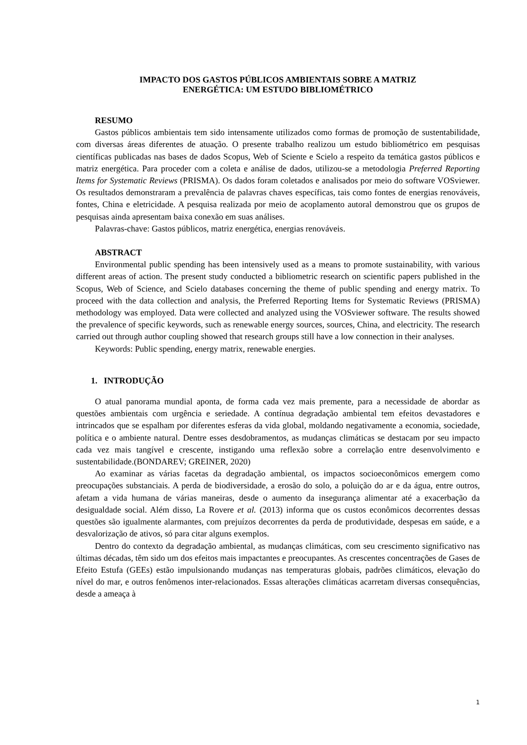IMPACTO DOS GASTOS PÚBLICOS AMBIENTAIS SOBRE A MATRIZ
ENERGÉTICA: UM ESTUDO BIBLIOMÉTRICO
RESUMO
Gastos públicos ambientais tem sido intensamente utilizados como formas de promoção de sustentabilidade, com diversas áreas diferentes de atuação. O presente trabalho realizou um estudo bibliométrico em pesquisas científicas publicadas nas bases de dados Scopus, Web of Sciente e Scielo a respeito da temática gastos públicos e matriz energética. Para proceder com a coleta e análise de dados, utilizou-se a metodologia Preferred Reporting Items for Systematic Reviews (PRISMA). Os dados foram coletados e analisados por meio do software VOSviewer. Os resultados demonstraram a prevalência de palavras chaves específicas, tais como fontes de energias renováveis, fontes, China e eletricidade. A pesquisa realizada por meio de acoplamento autoral demonstrou que os grupos de pesquisas ainda apresentam baixa conexão em suas análises.
Palavras-chave: Gastos públicos, matriz energética, energias renováveis.
ABSTRACT
Environmental public spending has been intensively used as a means to promote sustainability, with various different areas of action. The present study conducted a bibliometric research on scientific papers published in the Scopus, Web of Science, and Scielo databases concerning the theme of public spending and energy matrix. To proceed with the data collection and analysis, the Preferred Reporting Items for Systematic Reviews (PRISMA) methodology was employed. Data were collected and analyzed using the VOSviewer software. The results showed the prevalence of specific keywords, such as renewable energy sources, sources, China, and electricity. The research carried out through author coupling showed that research groups still have a low connection in their analyses.
Keywords: Public spending, energy matrix, renewable energies.
1. INTRODUÇÃO
O atual panorama mundial aponta, de forma cada vez mais premente, para a necessidade de abordar as questões ambientais com urgência e seriedade. A contínua degradação ambiental tem efeitos devastadores e intrincados que se espalham por diferentes esferas da vida global, moldando negativamente a economia, sociedade, política e o ambiente natural. Dentre esses desdobramentos, as mudanças climáticas se destacam por seu impacto cada vez mais tangível e crescente, instigando uma reflexão sobre a correlação entre desenvolvimento e sustentabilidade.(BONDAREV; GREINER, 2020)
Ao examinar as várias facetas da degradação ambiental, os impactos socioeconômicos emergem como preocupações substanciais. A perda de biodiversidade, a erosão do solo, a poluição do ar e da água, entre outros, afetam a vida humana de várias maneiras, desde o aumento da insegurança alimentar até a exacerbação da desigualdade social. Além disso, La Rovere et al. (2013) informa que os custos econômicos decorrentes dessas questões são igualmente alarmantes, com prejuízos decorrentes da perda de produtividade, despesas em saúde, e a desvalorização de ativos, só para citar alguns exemplos.
Dentro do contexto da degradação ambiental, as mudanças climáticas, com seu crescimento significativo nas últimas décadas, têm sido um dos efeitos mais impactantes e preocupantes. As crescentes concentrações de Gases de Efeito Estufa (GEEs) estão impulsionando mudanças nas temperaturas globais, padrões climáticos, elevação do nível do mar, e outros fenômenos inter-relacionados. Essas alterações climáticas acarretam diversas consequências, desde a ameaça à
1